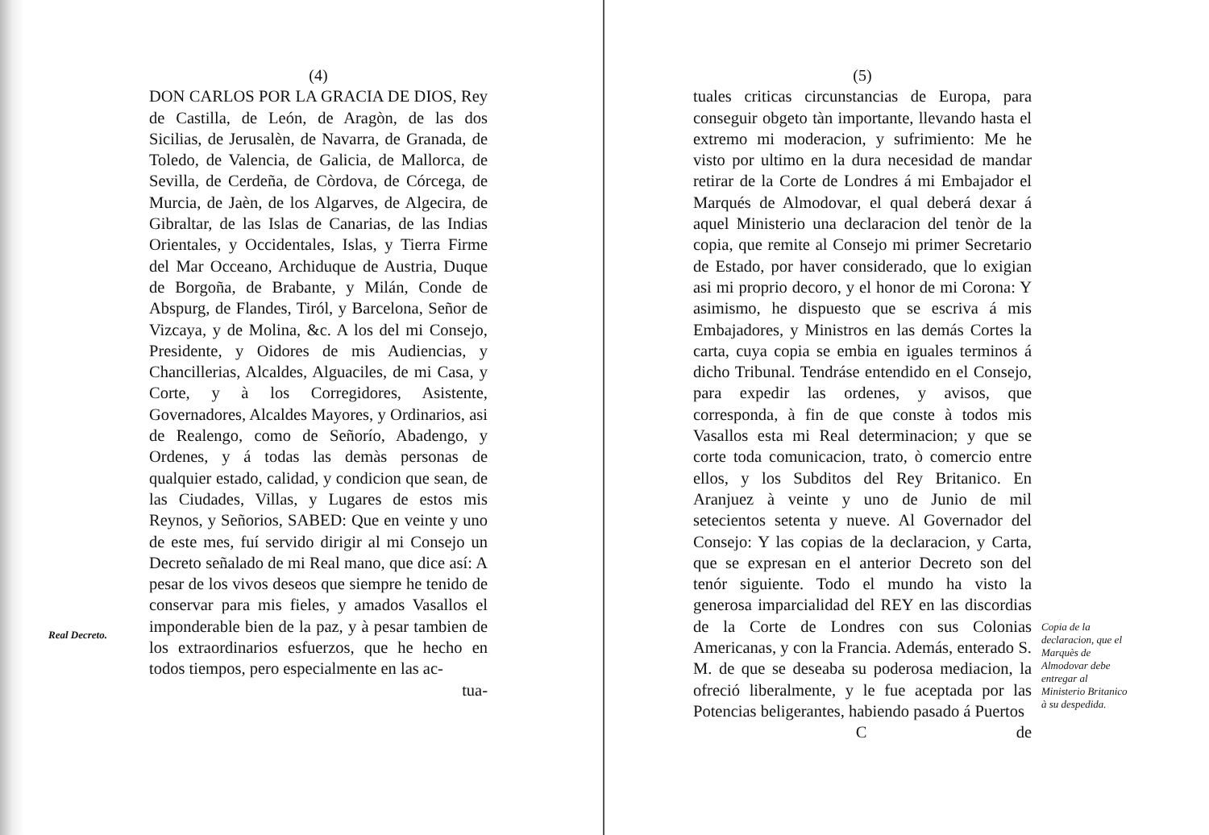Real Decreto.
(4)
DON CARLOS POR LA GRACIA DE DIOS, Rey de Castilla, de León, de Aragòn, de las dos Sicilias, de Jerusalèn, de Navarra, de Granada, de Toledo, de Valencia, de Galicia, de Mallorca, de Sevilla, de Cerdeña, de Còrdova, de Córcega, de Murcia, de Jaèn, de los Algarves, de Algecira, de Gibraltar, de las Islas de Canarias, de las Indias Orientales, y Occidentales, Islas, y Tierra Firme del Mar Occeano, Archiduque de Austria, Duque de Borgoña, de Brabante, y Milán, Conde de Abspurg, de Flandes, Tiról, y Barcelona, Señor de Vizcaya, y de Molina, &c. A los del mi Consejo, Presidente, y Oidores de mis Audiencias, y Chancillerias, Alcaldes, Alguaciles, de mi Casa, y Corte, y à los Corregidores, Asistente, Governadores, Alcaldes Mayores, y Ordinarios, asi de Realengo, como de Señorío, Abadengo, y Ordenes, y á todas las demàs personas de qualquier estado, calidad, y condicion que sean, de las Ciudades, Villas, y Lugares de estos mis Reynos, y Señorios, SABED: Que en veinte y uno de este mes, fuí servido dirigir al mi Consejo un Decreto señalado de mi Real mano, que dice así: A pesar de los vivos deseos que siempre he tenido de conservar para mis fieles, y amados Vasallos el imponderable bien de la paz, y à pesar tambien de los extraordinarios esfuerzos, que he hecho en todos tiempos, pero especialmente en las ac-
tua-
(5)
tuales criticas circunstancias de Europa, para conseguir obgeto tàn importante, llevando hasta el extremo mi moderacion, y sufrimiento: Me he visto por ultimo en la dura necesidad de mandar retirar de la Corte de Londres á mi Embajador el Marqués de Almodovar, el qual deberá dexar á aquel Ministerio una declaracion del tenòr de la copia, que remite al Consejo mi primer Secretario de Estado, por haver considerado, que lo exigian asi mi proprio decoro, y el honor de mi Corona: Y asimismo, he dispuesto que se escriva á mis Embajadores, y Ministros en las demás Cortes la carta, cuya copia se embia en iguales terminos á dicho Tribunal. Tendráse entendido en el Consejo, para expedir las ordenes, y avisos, que corresponda, à fin de que conste à todos mis Vasallos esta mi Real determinacion; y que se corte toda comunicacion, trato, ò comercio entre ellos, y los Subditos del Rey Britanico. En Aranjuez à veinte y uno de Junio de mil setecientos setenta y nueve. Al Governador del Consejo: Y las copias de la declaracion, y Carta, que se expresan en el anterior Decreto son del tenór siguiente. Todo el mundo ha visto la generosa imparcialidad del REY en las discordias de la Corte de Londres con sus Colonias Americanas, y con la Francia. Además, enterado S. M. de que se deseaba su poderosa mediacion, la ofreció liberalmente, y le fue aceptada por las Potencias beligerantes, habiendo pasado á Puertos
C de
Copia de la declaracion, que el Marquès de Almodovar debe entregar al Ministerio Britanico à su despedida.